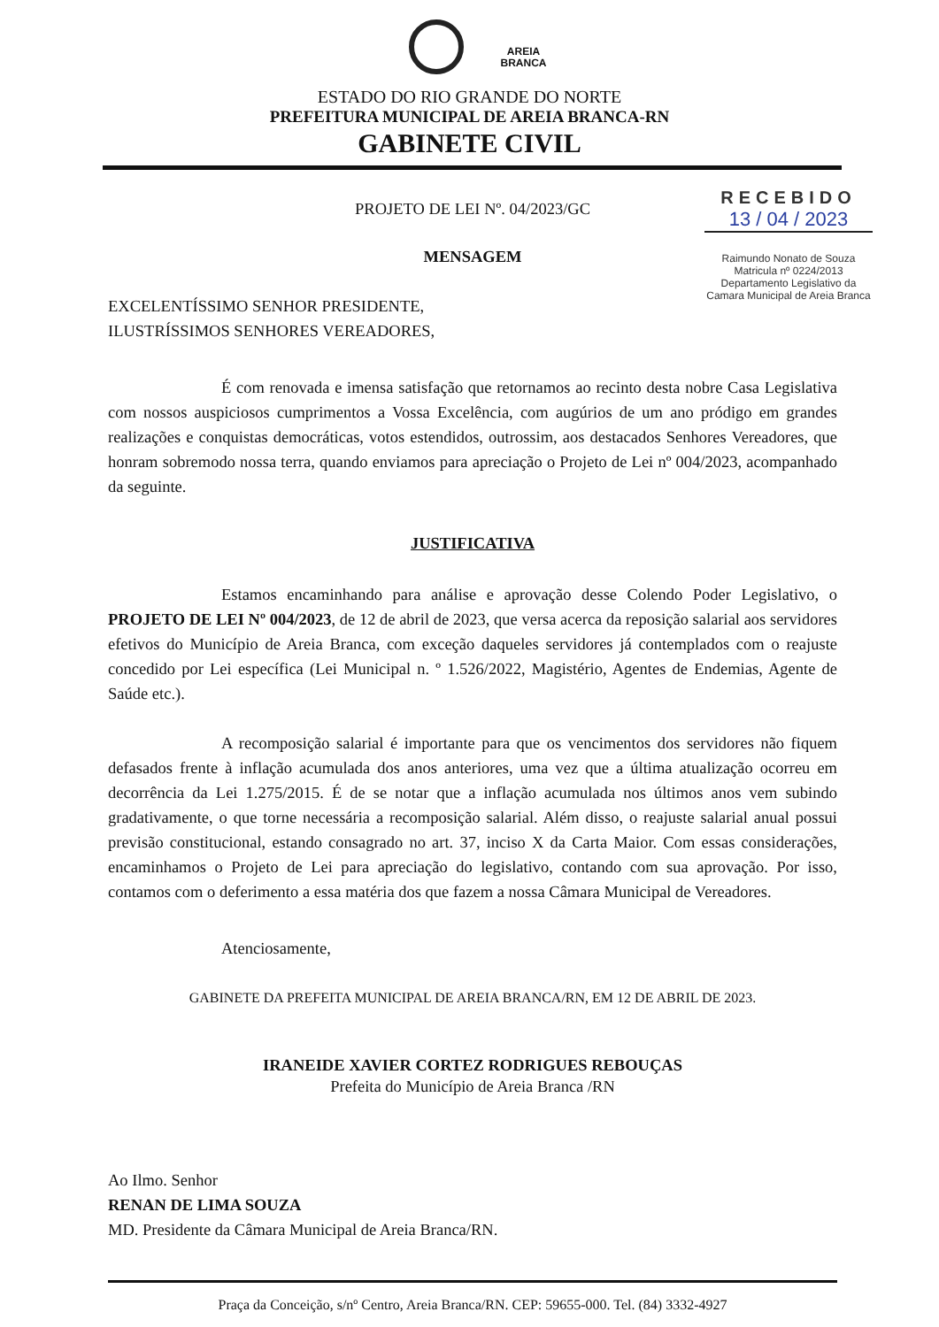AREIA
BRANCA
ESTADO DO RIO GRANDE DO NORTE
PREFEITURA MUNICIPAL DE AREIA BRANCA-RN
GABINETE CIVIL
RECEBIDO
13 / 04 / 2023
Raimundo Nonato de Souza
Matricula nº 0224/2013
Departamento Legislativo da
Camara Municipal de Areia Branca
PROJETO DE LEI Nº. 04/2023/GC
MENSAGEM
EXCELENTÍSSIMO SENHOR PRESIDENTE,
ILUSTRÍSSIMOS SENHORES VEREADORES,
É com renovada e imensa satisfação que retornamos ao recinto desta nobre Casa Legislativa com nossos auspiciosos cumprimentos a Vossa Excelência, com augúrios de um ano pródigo em grandes realizações e conquistas democráticas, votos estendidos, outrossim, aos destacados Senhores Vereadores, que honram sobremodo nossa terra, quando enviamos para apreciação o Projeto de Lei nº 004/2023, acompanhado da seguinte.
JUSTIFICATIVA
Estamos encaminhando para análise e aprovação desse Colendo Poder Legislativo, o PROJETO DE LEI Nº 004/2023, de 12 de abril de 2023, que versa acerca da reposição salarial aos servidores efetivos do Município de Areia Branca, com exceção daqueles servidores já contemplados com o reajuste concedido por Lei específica (Lei Municipal n. º 1.526/2022, Magistério, Agentes de Endemias, Agente de Saúde etc.).
A recomposição salarial é importante para que os vencimentos dos servidores não fiquem defasados frente à inflação acumulada dos anos anteriores, uma vez que a última atualização ocorreu em decorrência da Lei 1.275/2015. É de se notar que a inflação acumulada nos últimos anos vem subindo gradativamente, o que torne necessária a recomposição salarial. Além disso, o reajuste salarial anual possui previsão constitucional, estando consagrado no art. 37, inciso X da Carta Maior. Com essas considerações, encaminhamos o Projeto de Lei para apreciação do legislativo, contando com sua aprovação. Por isso, contamos com o deferimento a essa matéria dos que fazem a nossa Câmara Municipal de Vereadores.
Atenciosamente,
GABINETE DA PREFEITA MUNICIPAL DE AREIA BRANCA/RN, EM 12 DE ABRIL DE 2023.
IRANEIDE XAVIER CORTEZ RODRIGUES REBOUÇAS
Prefeita do Município de Areia Branca /RN
Ao Ilmo. Senhor
RENAN DE LIMA SOUZA
MD. Presidente da Câmara Municipal de Areia Branca/RN.
Praça da Conceição, s/nº Centro, Areia Branca/RN. CEP: 59655-000. Tel. (84) 3332-4927